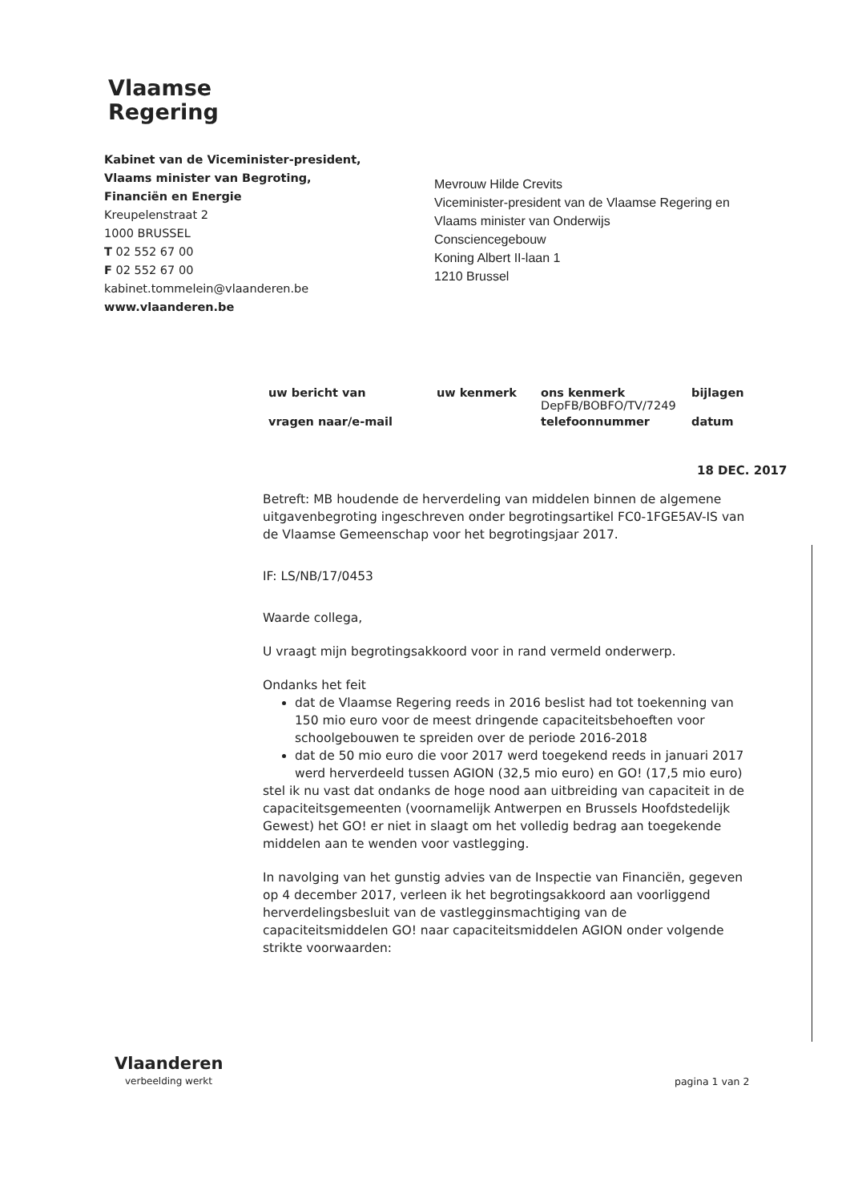Vlaamse
Regering
Kabinet van de Viceminister-president,
Vlaams minister van Begroting,
Financiën en Energie
Kreupelenstraat 2
1000 BRUSSEL
T 02 552 67 00
F 02 552 67 00
kabinet.tommelein@vlaanderen.be
www.vlaanderen.be
Mevrouw Hilde Crevits
Viceminister-president van de Vlaamse Regering en
Vlaams minister van Onderwijs
Consciencegebouw
Koning Albert II-laan 1
1210 Brussel
| uw bericht van | uw kenmerk | ons kenmerk DepFB/BOBFO/TV/7249 | bijlagen |
| vragen naar/e-mail | | telefoonnummer | datum |
18 DEC. 2017
Betreft: MB houdende de herverdeling van middelen binnen de algemene uitgavenbegroting ingeschreven onder begrotingsartikel FC0-1FGE5AV-IS van de Vlaamse Gemeenschap voor het begrotingsjaar 2017.
IF: LS/NB/17/0453
Waarde collega,
U vraagt mijn begrotingsakkoord voor in rand vermeld onderwerp.
Ondanks het feit
dat de Vlaamse Regering reeds in 2016 beslist had tot toekenning van 150 mio euro voor de meest dringende capaciteitsbehoeften voor schoolgebouwen te spreiden over de periode 2016-2018
dat de 50 mio euro die voor 2017 werd toegekend reeds in januari 2017 werd herverdeeld tussen AGION (32,5 mio euro) en GO! (17,5 mio euro)
stel ik nu vast dat ondanks de hoge nood aan uitbreiding van capaciteit in de capaciteitsgemeenten (voornamelijk Antwerpen en Brussels Hoofdstedelijk Gewest) het GO! er niet in slaagt om het volledig bedrag aan toegekende middelen aan te wenden voor vastlegging.
In navolging van het gunstig advies van de Inspectie van Financiën, gegeven op 4 december 2017, verleen ik het begrotingsakkoord aan voorliggend herverdelingsbesluit van de vastlegginsmachtiging van de capaciteitsmiddelen GO! naar capaciteitsmiddelen AGION onder volgende strikte voorwaarden:
Vlaanderen
verbeelding werkt
pagina 1 van 2